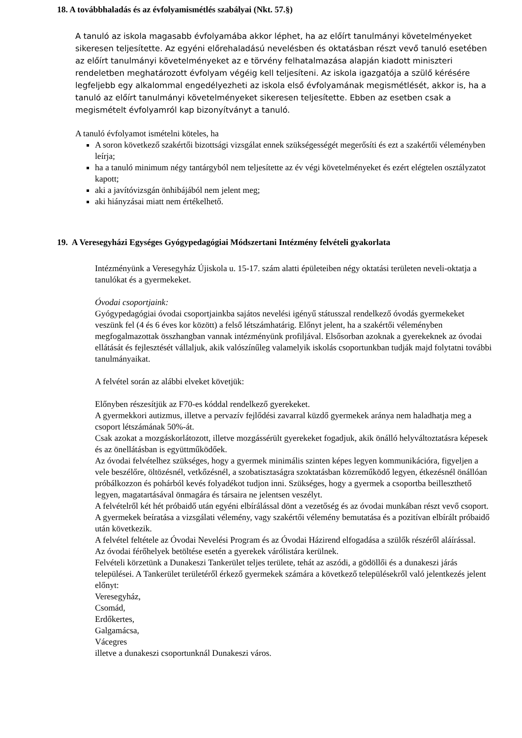18. A továbbhaladás és az évfolyamismétlés szabályai (Nkt. 57.§)
A tanuló az iskola magasabb évfolyamába akkor léphet, ha az előírt tanulmányi követelményeket sikeresen teljesítette. Az egyéni előrehaladású nevelésben és oktatásban részt vevő tanuló esetében az előírt tanulmányi követelményeket az e törvény felhatalmazása alapján kiadott miniszteri rendeletben meghatározott évfolyam végéig kell teljesíteni. Az iskola igazgatója a szülő kérésére legfeljebb egy alkalommal engedélyezheti az iskola első évfolyamának megismétlését, akkor is, ha a tanuló az előírt tanulmányi követelményeket sikeresen teljesítette. Ebben az esetben csak a megismételt évfolyamról kap bizonyítványt a tanuló.
A tanuló évfolyamot ismételni köteles, ha
A soron következő szakértői bizottsági vizsgálat ennek szükségességét megerősíti és ezt a szakértői véleményben leírja;
ha a tanuló minimum négy tantárgyból nem teljesítette az év végi követelményeket és ezért elégtelen osztályzatot kapott;
aki a javítóvizsgán önhibájából nem jelent meg;
aki hiányzásai miatt nem értékelhető.
19. A Veresegyházi Egységes Gyógypedagógiai Módszertani Intézmény felvételi gyakorlata
Intézményünk a Veresegyház Újiskola u. 15-17. szám alatti épületeiben négy oktatási területen neveli-oktatja a tanulókat és a gyermekeket.
Óvodai csoportjaink:
Gyógypedagógiai óvodai csoportjainkba sajátos nevelési igényű státusszal rendelkező óvodás gyermekeket veszünk fel (4 és 6 éves kor között) a felső létszámhatárig. Előnyt jelent, ha a szakértői véleményben megfogalmazottak összhangban vannak intézményünk profiljával. Elsősorban azoknak a gyerekeknek az óvodai ellátását és fejlesztését vállaljuk, akik valószínűleg valamelyik iskolás csoportunkban tudják majd folytatni további tanulmányaikat.
A felvétel során az alábbi elveket követjük:
Előnyben részesítjük az F70-es kóddal rendelkező gyerekeket.
A gyermekkori autizmus, illetve a pervazív fejlődési zavarral küzdő gyermekek aránya nem haladhatja meg a csoport létszámának 50%-át.
Csak azokat a mozgáskorlátozott, illetve mozgássérült gyerekeket fogadjuk, akik önálló helyváltoztatásra képesek és az önellátásban is együttműködőek.
Az óvodai felvételhez szükséges, hogy a gyermek minimális szinten képes legyen kommunikációra, figyeljen a vele beszélőre, öltözésnél, vetkőzésnél, a szobatisztaságra szoktatásban közreműködő legyen, étkezésnél önállóan próbálkozzon és pohárból kevés folyadékot tudjon inni. Szükséges, hogy a gyermek a csoportba beilleszthető legyen, magatartásával önmagára és társaira ne jelentsen veszélyt.
A felvételről két hét próbaidő után egyéni elbírálással dönt a vezetőség és az óvodai munkában részt vevő csoport.
A gyermekek beíratása a vizsgálati vélemény, vagy szakértői vélemény bemutatása és a pozitívan elbírált próbaidő után következik.
A felvétel feltétele az Óvodai Nevelési Program és az Óvodai Házirend elfogadása a szülők részéről aláírással.
Az óvodai férőhelyek betöltése esetén a gyerekek várólistára kerülnek.
Felvételi körzetünk a Dunakeszi Tankerület teljes területe, tehát az aszódi, a gödöllői és a dunakeszi járás települései. A Tankerület területéről érkező gyermekek számára a következő településekről való jelentkezés jelent előnyt:
Veresegyház,
Csomád,
Erdőkertes,
Galgamácsa,
Vácegres
illetve a dunakeszi csoportunknál Dunakeszi város.